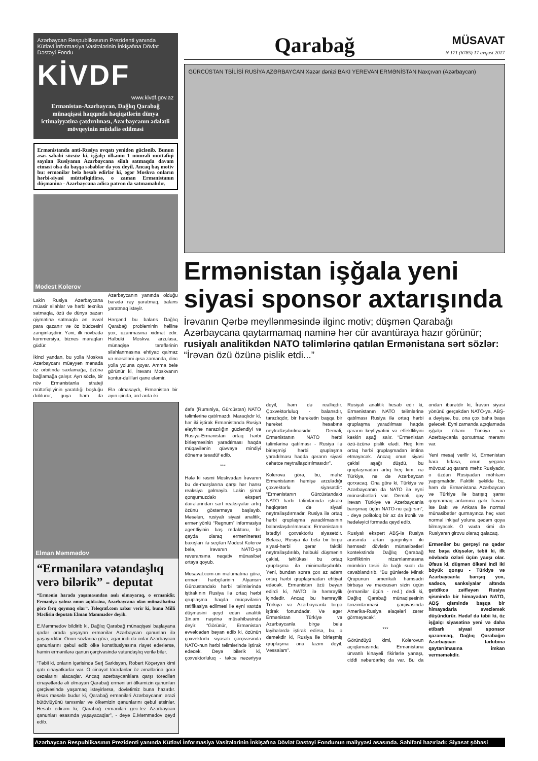Azərbaycan Respublikasının Prezidenti yanında Kütləvi İnformasiya Vasitələrinin İnkişafına Dövlət Dəstəyi Fondu
KİVDF
www.kivdf.gov.az
Ermənistan-Azərbaycan, Dağlıq Qarabağ münaqişəsi haqqında həqiqətlərin dünya ictimaiyyətinə çatdırılması, Azərbaycanın ədalətli mövqeyinin müdafiə edilməsi
Ermənistanda anti-Rusiya ovqatı yenidən güclənib. Bunun əsas səbəbi sözsüz ki, işğalçı ölkənin 1 nömrəli müttəfiqi sayılan Rusiyanın Azərbaycana silah satmaqda davam etməsi olsa da başqa səbəblər də yox deyil. Ancaq baş motiv bu: ermənilər belə hesab edirlər ki, əgər Moskva onların hərbi-siyasi müttəfiqidirsə, o zaman Ermənistanın düşməninə - Azərbaycana adicə patron da satmamalıdır.
Modest Kolerov
Lakin Rusiya Azərbaycana müasir silahlar və hərbi texnika satmaqla, özü də dünya bazarı qiymətinə satmaqla ən əvvəl para qazanır və öz büdcəsini zənginləşdirir. Yəni, ilk növbədə kommersiya, biznes maraqları güdür.
İkinci yandan, bu yolla Moskva Azərbaycanı müəyyən mənada öz orbitində saxlamağa, özünə bağlamağa çalışır. Ayrı sözlə, bir növ Ermənistanla strateji müttəfiqliyinin yaratdığı boşluğu doldurur, guya həm də Azərbaycanın yanında olduğu barədə rəy yaratmaq, balans yaratmaq istəyir.
Hərçənd bu balans Dağlıq Qarabağ probleminin həllinə yox, uzanmasına xidmət edir. Halbuki Moskva arzulasa, münaqişə tərəflərinin silahlanmasına ehtiyac qalmaz və məsələni qısa zamanda, dinc yolla yoluna qoyar. Amma belə görünür ki, İrəvanı Moskvanın kontur-dəlilləri qane eləmir.
Elə olmasaydı, Ermənistan bir ayın içində, ard-arda iki
Qarabağ
MÜSAVAT
N 171 (6785) 17 avqust 2017
GÜRCÜSTAN TBİLİSİ RUSİYA AZƏRBAYCAN Xəzər dənizi BAKI YEREVAN ERMƏNİSTAN Naxçıvan (Azərbaycan)
Ermənistan işğala yeni siyasi sponsor axtarışında
İrəvanın Qərbə meyllənməsində ilginc motiv; düşmən Qarabağı Azərbaycana qaytarmamaq naminə hər cür avantüraya hazır görünür; rusiyalı analitikdən NATO təlimlərinə qatılan Ermənistana sərt sözlər: “İrəvan özü özünə pislik etdi...”
Elman Məmmədov
“Ermənilərə vətəndaşlıq verə bilərik” - deputat
“Ermənin harada yaşamasından asılı olmayaraq, o ermənidir. Erməniyə yalnız onun əqidəsinə, Azərbaycana olan münasibətinə görə fərq qoymaq olar”. Teleqraf.com xəbər verir ki, bunu Milli Məclisin deputatı Elman Məmmədov deyib.
E.Məmmədov bildirib ki, Dağlıq Qarabağ münaqişəsi başlayana qədər orada yaşayan ermənilər Azərbaycan qanunları ilə yaşayırdılar. Onun sözlərinə görə, əgər indi də onlar Azərbaycan qanunlarını qəbul edib ölkə konstitusiyasına riayət edərlərsə, həmin ermənilərə qanun çərçivəsində vətəndaşlıq verilə bilər.
“Təbii ki, onların içərisində Serj Sarkisyan, Robert Köçəryan kimi qatı cinayətkarlar var. O cinayət törədənlər öz əməllərinə görə cəzalarını alacaqlar. Ancaq azərbaycanlılara qarşı törədilən cinayətlərdə əli olmayan Qarabağ erməniləri ölkəmizin qanunları çərçivəsində yaşamaq istəyirlərsə, dövlətimiz buna hazırdır. Əsas məsələ budur ki, Qarabağ erməniləri Azərbaycanın ərazi bütövlüyünü tanısınlar və ölkəmizin qanunlarını qəbul etsinlər. Hesab edirəm ki, Qarabağ erməniləri gec-tez Azərbaycan qanunları əsasında yaşayacaqlar”, - deyə E.Məmmədov qeyd edib.
dəfə (Rumıniya, Gürcüstan) NATO təlimlərinə qatılmazdı. Maraqlıdır ki, hər iki iştirak Ermənistanda Rusiya əleyhinə narazılığın gücləndiyi və Rusiya-Ermənistan ortaq hərbi birləşməsinin yaradılması haqda müqavilənin qüvvəyə mindiyi dönəmə təsadüf edib.
***
Hələ ki rəsmi Moskvadan İrəvanın bu de-marşlarına qarşı hər hansı reaksiya gəlməyib. Lakin şimal qonşumuzdakı ekspert dairələrindən sərt reaksiyalar artıq özünü göstərməyə başlayıb. Məsələn, rusiyalı siyasi analitik, erməniyönlü “Regnum” informasiya agentliyinin baş redaktoru, bir qayda olaraq erməniпərəst baxışları ilə seçilən Modest Kolerov belə, İrəvanın NATO-ya reveransına neqativ münasibət ortaya qoyub.
Musavat.com-un məlumatına görə, erməni hərbçilərinin Alyansın Gürcüstandakı hərbi təlimlərində iştirakının Rusiya ilə ortaq hərbi qruplaşma haqda müqavilənin ratifikasiya edilməsi ilə eyni vaxtda düşməsini qeyd edən analitik 1in.am nəşrinə müsahibəsində deyir: “Görünür, Ermənistan əvvəlcədən bəyan edib ki, özünün çoxvektorlu siyasəti çərçivəsində NATO-nun hərbi təlimlərində iştirak edəcək. Deyə bilərik ki, çoxvektorluluq - təkcə nəzəriyyə deyil, həm də reallıqdır. Çoxvektorluluq - balansdır, tarazlıqdır, bir hərəkətin başqa bir hərəkət hesabına neytrallaşdırılmasıdır. Deməli, Ermənistanın NATO hərbi təlimlərinə qatılması - Rusiya ilə birləşmişi hərbi qruplaşma yaradılması haqda qərarın siyasi cəhətcə neytrallaşdırılmasıdır”.
Kolerova görə, bu, məhz Ermənistanın həmişə arzuladığı çoxvektorlu siyasətdir: “Ermənistanın Gürcüstandakı NATO hərbi təlimlərində iştirakı həqiqətən də siyasi neytrallaşdırmadır, Rusiya ilə ortaq hərbi qruplaşma yaradılmasının balanslaşdırılmasıdır. Ermənistanın istədiyi çoxvektorlu siyasətdir. Beləcə, Rusiya ilə belə bir birgə siyasi-hərbi qərar faktiki neytrallaşdırılıb, halbuki düşmənin çəkisi, təhlükəsi bu ortaq qruplaşma ilə minimallaşdırılıb. Yəni, bundan sonra çox az adam ortaq hərbi qruplaşmadan ehtiyat edəcək. Ermənistan özü bəyan edirdi ki, NATO ilə həmrəylik içindədir. Ancaq bu həmrəylik Türkiyə və Azərbaycanla birgə iştirak fonundadır. Və əgər Ermənistan Türkiyə və Azərbaycanla birgə belə layihələrdə iştirak edirsə, bu, o deməkdir ki, Rusiya ilə birləşmiş qruplaşma ona lazım deyil. Vəssalam”.
Rusiyalı analitik hesab edir ki, Ermənistanın NATO təlimlərinə qatılması Rusiya ilə ortaq hərbi qruplaşma yaradılması haqda qərarın keyfiyyətini və effektliliyini kəskin aşağı salır. “Ermənistan özü-özünə pislik elədi. Heç kim ortaq hərbi qruplaşmadan imtina etməyəcək. Ancaq onun siyasi çəkisi aşağı düşdü, bu qruplaşmadan artıq heç kim, nə Türkiyə, nə də Azərbaycan qorxacaq. Ona görə ki, Türkiyə və Azərbaycanın da NATO ilə eyni münasibətləri var. Deməli, qoy İrəvan Türkiyə və Azərbaycanla barışmaq üçün NATO-nu çağırsın”, - deyə politoloq bir az da ironik və hədələyici formada qeyd edib.
Rusiyalı ekspert ABŞ-la Rusiya arasında artan gərginliyin iki həmsədr dövlətin münasibətləri kontekstində Dağlıq Qarabağ konfliktinin nizamlanmasına mümkün təsiri ilə bağlı sualı da cavablandırıb. “Bu günlərdə Minsk Qrupunun amerikalı həmsədri birbaşa və məxsusən sizin üçün (ermənilər üçün - red.) dedi ki, Dağlıq Qarabağ münaqişəsinin tənzimlənməsi çərçivəsində Amerika-Rusiya əlaqələri zərər görməyəcək”.
***
Göründüyü kimi, Kolerovun açıqlamasında Ermənistana ünvanlı kinayəli fikirlərlə yanaşı, ciddi xəbərdarlıq da var. Bu da ondan ibarətdir ki, İrəvan siyasi yönünü gerçəkdən NATO-ya, ABŞ-a dəyişsə, bu, ona çox baha başa gələcək. Eyni zamanda açıqlamada işğalçı ölkəni Türkiyə və Azərbaycanla qorxutmaq məramı var.
Yeni mesaj verilir ki, Ermənistan hara fırlasa, onun yeganə mövcudluq qarantı məhz Rusiyadır, o üzdən Rusiyadan möhkəm yapışmalıdır. Faktiki şəkildə bu, həm də Ermənistana Azərbaycan və Türkiyə ilə barışıq şansı qoymamaq anlamına gəlir. İrəvan isə Bakı və Ankara ilə normal münasibətlər qurmayınca heç vaxt normal inkişaf yoluna qədəm qoya bilməyəcək. O vaxta kimi də Rusiyanın girovu olaraq qalacaq.
Ermənilər bu gerçəyi nə qədər tez başa düşsələr, təbii ki, ilk növbədə özləri üçün yaxşı olar. Əfsus ki, düşmən ölkəni indi iki böyük qonşu - Türkiyə və Azərbaycanla barışıq yox, sadəcə, sanksiyalar altında getdikcə zəifləyən Rusiya qismində bir himayədarı NATO, ABŞ qismində başqa bir himayədarla əvəzləmək düşündürür. Hədəf də təbii ki, öz işğalçı siyasətinə yeni və daha etibarlı siyasi sponsor qazanmaq, Dağlıq Qarabağın Azərbaycan tərkibinə qaytarılmasına imkan verməməkdir.
Azərbaycan Respublikasının Prezidenti yanında Kütləvi İnformasiya Vasitələrinin İnkişafına Dövlət Dəstəyi Fondunun maliyyəsi əsasında. Səhifəni hazırladı: Siyasət şöbəsi